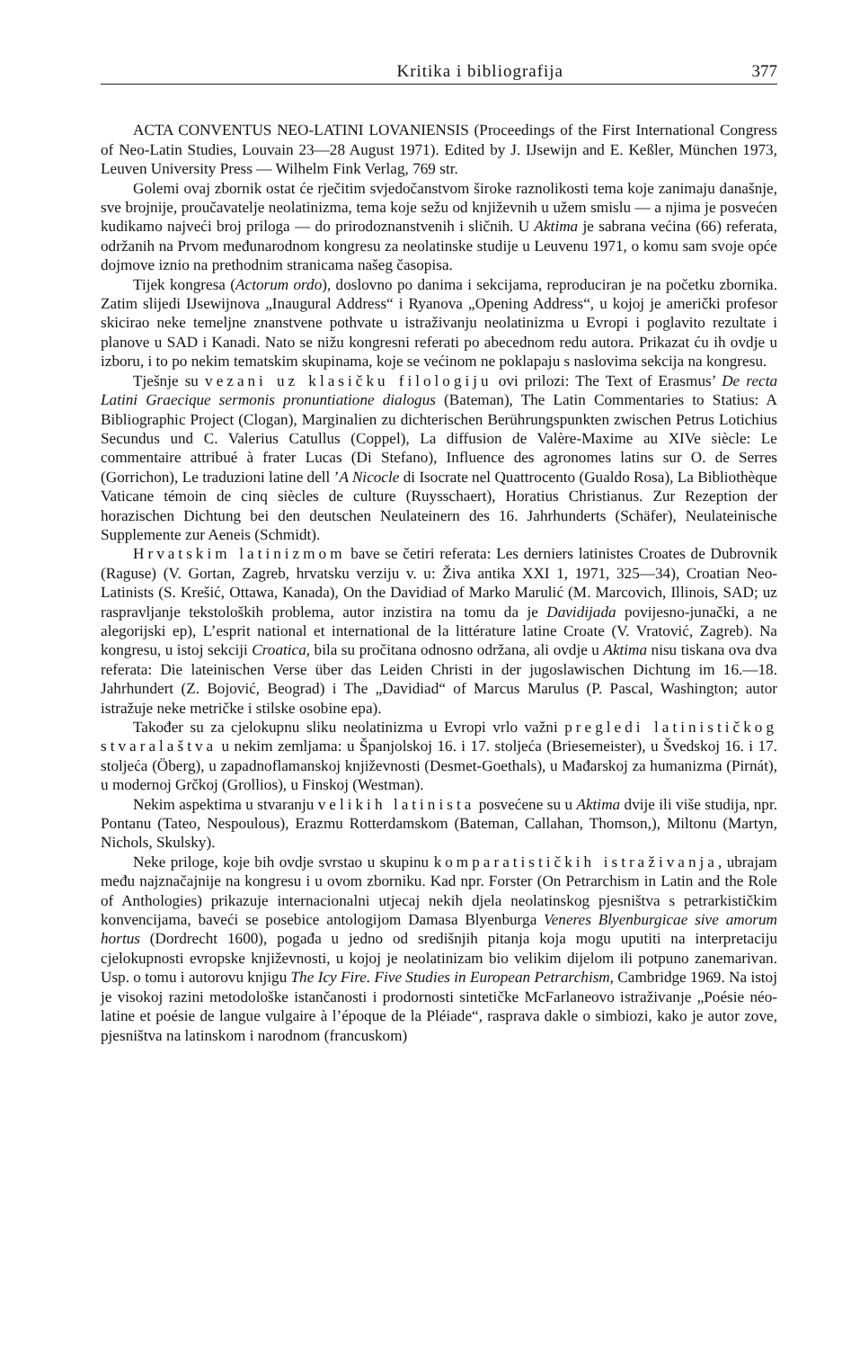Kritika i bibliografija 377
ACTA CONVENTUS NEO-LATINI LOVANIENSIS (Proceedings of the First International Congress of Neo-Latin Studies, Louvain 23—28 August 1971). Edited by J. IJsewijn and E. Keßler, München 1973, Leuven University Press — Wilhelm Fink Verlag, 769 str.
Golemi ovaj zbornik ostat će rječitim svjedočanstvom široke raznolikosti tema koje zanimaju današnje, sve brojnije, proučavatelje neolatinizma, tema koje sežu od književnih u užem smislu — a njima je posvećen kudikamo najveći broj priloga — do prirodoznanstvenih i sličnih. U Aktima je sabrana većina (66) referata, održanih na Prvom međunarodnom kongresu za neolatinske studije u Leuvenu 1971, o komu sam svoje opće dojmove iznio na prethodnim stranicama našeg časopisa.
Tijek kongresa (Actorum ordo), doslovno po danima i sekcijama, reproduciran je na početku zbornika. Zatim slijedi IJsewijnova „Inaugural Address“ i Ryanova „Opening Address“, u kojoj je američki profesor skicirao neke temeljne znanstvene pothvate u istraživanju neolatinizma u Evropi i poglavito rezultate i planove u SAD i Kanadi. Nato se nižu kongresni referati po abecednom redu autora. Prikazat ću ih ovdje u izboru, i to po nekim tematskim skupinama, koje se većinom ne poklapaju s naslovima sekcija na kongresu.
Tješnje su vezani uz klasičku filologiju ovi prilozi: The Text of Erasmus’ De recta Latini Graecique sermonis pronuntiatione dialogus (Bateman), The Latin Commentaries to Statius: A Bibliographic Project (Clogan), Marginalien zu dichterischen Berührungspunkten zwischen Petrus Lotichius Secundus und C. Valerius Catullus (Coppel), La diffusion de Valère-Maxime au XIVe siècle: Le commentaire attribué à frater Lucas (Di Stefano), Influence des agronomes latins sur O. de Serres (Gorrichon), Le traduzioni latine dell ’A Nicocle di Isocrate nel Quattrocento (Gualdo Rosa), La Bibliothèque Vaticane témoin de cinq siècles de culture (Ruysschaert), Horatius Christianus. Zur Rezeption der horazischen Dichtung bei den deutschen Neulateinern des 16. Jahrhunderts (Schäfer), Neulateinische Supplemente zur Aeneis (Schmidt).
Hrvatskim latinizmom bave se četiri referata: Les derniers latinistes Croates de Dubrovnik (Raguse) (V. Gortan, Zagreb, hrvatsku verziju v. u: Živa antika XXI 1, 1971, 325—34), Croatian Neo-Latinists (S. Krešić, Ottawa, Kanada), On the Davidiad of Marko Marulić (M. Marcovich, Illinois, SAD; uz raspravljanje tekstoloških problema, autor inzistira na tomu da je Davidijada povijesno-junački, a ne alegorijski ep), L’esprit national et international de la littérature latine Croate (V. Vratović, Zagreb). Na kongresu, u istoj sekciji Croatica, bila su pročitana odnosno održana, ali ovdje u Aktima nisu tiskana ova dva referata: Die lateinischen Verse über das Leiden Christi in der jugoslawischen Dichtung im 16.—18. Jahrhundert (Z. Bojović, Beograd) i The „Davidiad“ of Marcus Marulus (P. Pascal, Washington; autor istražuje neke metričke i stilske osobine epa).
Također su za cjelokupnu sliku neolatinizma u Evropi vrlo važni pregledi latinističkog stvaralaštva u nekim zemljama: u Španjolskoj 16. i 17. stoljeća (Briesemeister), u Švedskoj 16. i 17. stoljeća (Öberg), u zapadnoflamanskoj književnosti (Desmet-Goethals), u Mađarskoj za humanizma (Pirnát), u modernoj Grčkoj (Grollios), u Finskoj (Westman).
Nekim aspektima u stvaranju velikih latinista posvećene su u Aktima dvije ili više studija, npr. Pontanu (Tateo, Nespoulous), Erazmu Rotterdamskom (Bateman, Callahan, Thomson,), Miltonu (Martyn, Nichols, Skulsky).
Neke priloge, koje bih ovdje svrstao u skupinu komparatističkih istraživanja, ubrajam među najznačajnije na kongresu i u ovom zborniku. Kad npr. Forster (On Petrarchism in Latin and the Role of Anthologies) prikazuje internacionalni utjecaj nekih djela neolatinskog pjesništva s petrarkističkim konvencijama, baveći se posebice antologijom Damasa Blyenburga Veneres Blyenburgicae sive amorum hortus (Dordrecht 1600), pogađa u jedno od središnjih pitanja koja mogu uputiti na interpretaciju cjelokupnosti evropske književnosti, u kojoj je neolatinizam bio velikim dijelom ili potpuno zanemarivan. Usp. o tomu i autorovu knjigu The Icy Fire. Five Studies in European Petrarchism, Cambridge 1969. Na istoj je visokoj razini metodološke istančanosti i prodornosti sintetičke McFarlaneovo istraživanje „Poésie néo-latine et poésie de langue vulgaire à l’époque de la Pléiade“, rasprava dakle o simbiozi, kako je autor zove, pjesništva na latinskom i narodnom (francuskom)